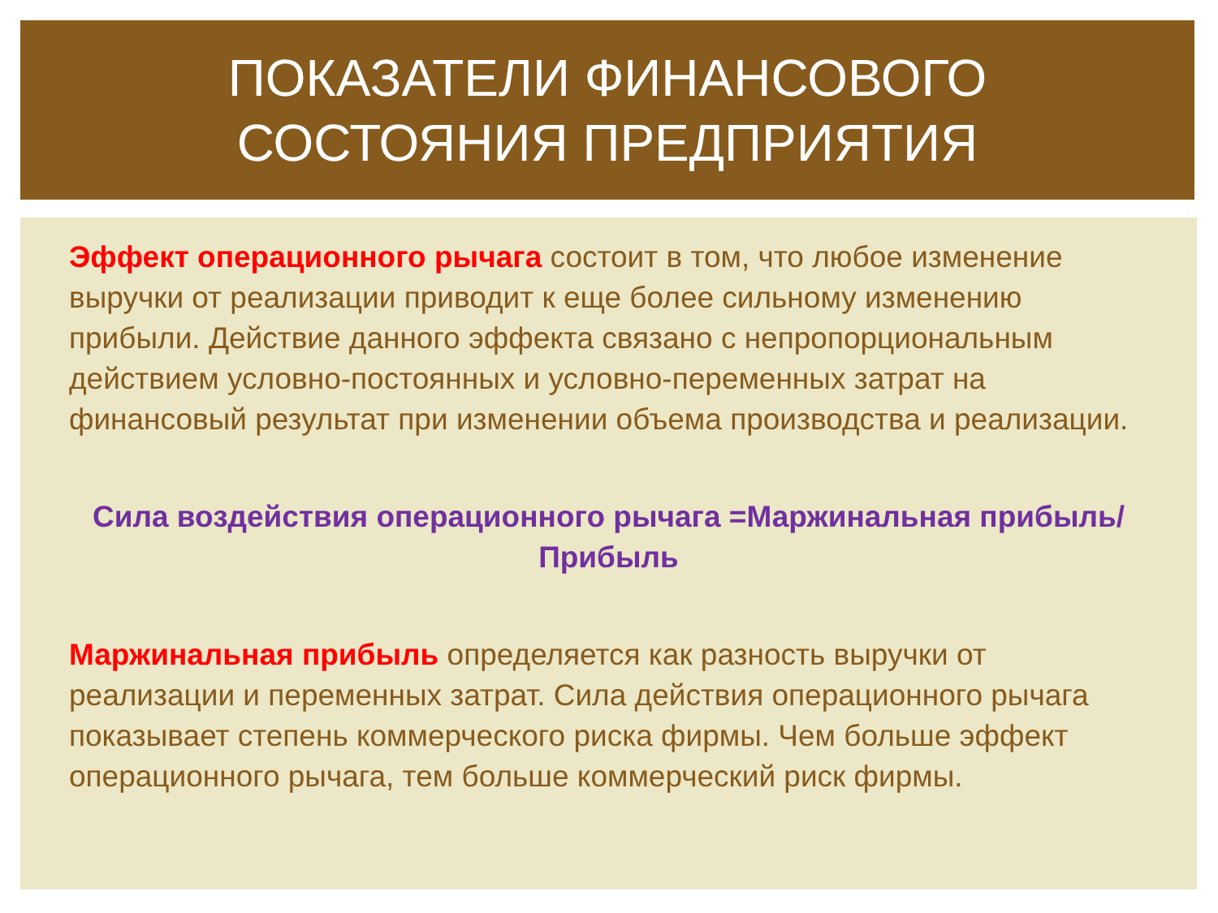ПОКАЗАТЕЛИ ФИНАНСОВОГО
СОСТОЯНИЯ ПРЕДПРИЯТИЯ
Эффект операционного рычага состоит в том, что любое изменение выручки от реализации приводит к еще более сильному изменению прибыли. Действие данного эффекта связано с непропорциональным действием условно-постоянных и условно-переменных затрат на финансовый результат при изменении объема производства и реализации.
Сила воздействия операционного рычага =Маржинальная прибыль/Прибыль
Маржинальная прибыль определяется как разность выручки от реализации и переменных затрат. Сила действия операционного рычага показывает степень коммерческого риска фирмы. Чем больше эффект операционного рычага, тем больше коммерческий риск фирмы.